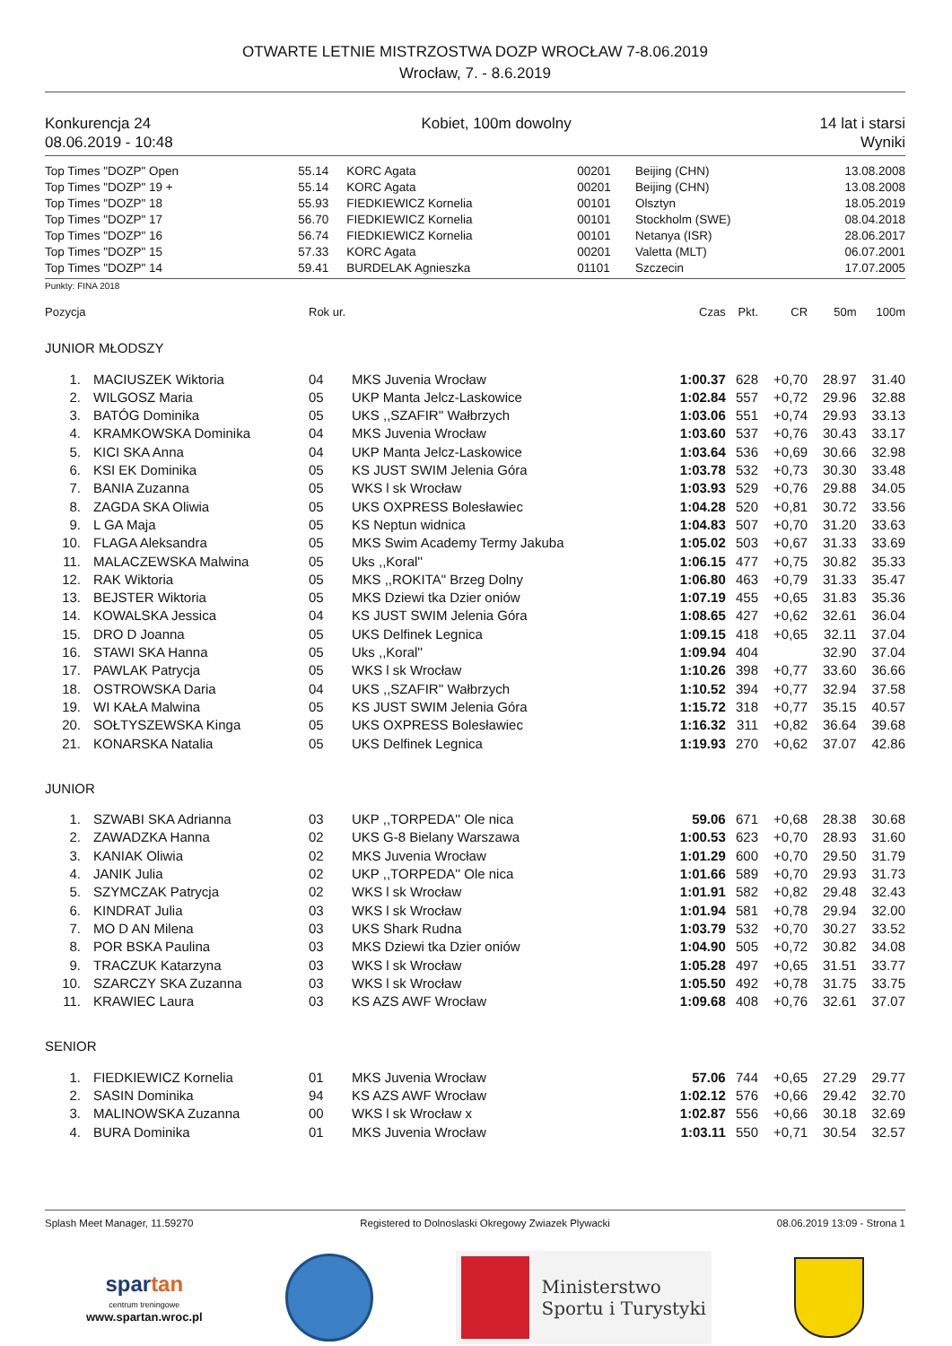OTWARTE LETNIE MISTRZOSTWA DOZP WROCŁAW 7-8.06.2019
Wrocław, 7. - 8.6.2019
Konkurencja 24
08.06.2019 - 10:48
Kobiet, 100m dowolny 14 lat i starsi
Wyniki
| Top Times "DOZP" Open | 55.14 | KORC Agata | 00201 | Beijing (CHN) | 13.08.2008 |
| Top Times "DOZP" 19 + | 55.14 | KORC Agata | 00201 | Beijing (CHN) | 13.08.2008 |
| Top Times "DOZP" 18 | 55.93 | FIEDKIEWICZ Kornelia | 00101 | Olsztyn | 18.05.2019 |
| Top Times "DOZP" 17 | 56.70 | FIEDKIEWICZ Kornelia | 00101 | Stockholm (SWE) | 08.04.2018 |
| Top Times "DOZP" 16 | 56.74 | FIEDKIEWICZ Kornelia | 00101 | Netanya (ISR) | 28.06.2017 |
| Top Times "DOZP" 15 | 57.33 | KORC Agata | 00201 | Valetta (MLT) | 06.07.2001 |
| Top Times "DOZP" 14 | 59.41 | BURDELAK Agnieszka | 01101 | Szczecin | 17.07.2005 |
Punkty: FINA 2018
| Pozycja | | Rok ur. | | Czas | Pkt. | CR | 50m | 100m |
| JUNIOR MŁODSZY | | | | | | | | |
| 1. | MACIUSZEK Wiktoria | 04 | MKS Juvenia Wrocław | 1:00.37 | 628 | +0,70 | 28.97 | 31.40 |
| 2. | WILGOSZ Maria | 05 | UKP Manta Jelcz-Laskowice | 1:02.84 | 557 | +0,72 | 29.96 | 32.88 |
| 3. | BATÓG Dominika | 05 | UKS ,,SZAFIR'' Wałbrzych | 1:03.06 | 551 | +0,74 | 29.93 | 33.13 |
| 4. | KRAMKOWSKA Dominika | 04 | MKS Juvenia Wrocław | 1:03.60 | 537 | +0,76 | 30.43 | 33.17 |
| 5. | KICI SKA Anna | 04 | UKP Manta Jelcz-Laskowice | 1:03.64 | 536 | +0,69 | 30.66 | 32.98 |
| 6. | KSI EK Dominika | 05 | KS JUST SWIM Jelenia Góra | 1:03.78 | 532 | +0,73 | 30.30 | 33.48 |
| 7. | BANIA Zuzanna | 05 | WKS l sk Wrocław | 1:03.93 | 529 | +0,76 | 29.88 | 34.05 |
| 8. | ZAGDA SKA Oliwia | 05 | UKS OXPRESS Bolesławiec | 1:04.28 | 520 | +0,81 | 30.72 | 33.56 |
| 9. | L GA Maja | 05 | KS Neptun widnica | 1:04.83 | 507 | +0,70 | 31.20 | 33.63 |
| 10. | FLAGA Aleksandra | 05 | MKS Swim Academy Termy Jakuba | 1:05.02 | 503 | +0,67 | 31.33 | 33.69 |
| 11. | MALACZEWSKA Malwina | 05 | Uks ,,Koral'' | 1:06.15 | 477 | +0,75 | 30.82 | 35.33 |
| 12. | RAK Wiktoria | 05 | MKS ,,ROKITA" Brzeg Dolny | 1:06.80 | 463 | +0,79 | 31.33 | 35.47 |
| 13. | BEJSTER Wiktoria | 05 | MKS Dziewi tka Dzier oniów | 1:07.19 | 455 | +0,65 | 31.83 | 35.36 |
| 14. | KOWALSKA Jessica | 04 | KS JUST SWIM Jelenia Góra | 1:08.65 | 427 | +0,62 | 32.61 | 36.04 |
| 15. | DRO D Joanna | 05 | UKS Delfinek Legnica | 1:09.15 | 418 | +0,65 | 32.11 | 37.04 |
| 16. | STAWI SKA Hanna | 05 | Uks ,,Koral'' | 1:09.94 | 404 | | 32.90 | 37.04 |
| 17. | PAWLAK Patrycja | 05 | WKS l sk Wrocław | 1:10.26 | 398 | +0,77 | 33.60 | 36.66 |
| 18. | OSTROWSKA Daria | 04 | UKS ,,SZAFIR'' Wałbrzych | 1:10.52 | 394 | +0,77 | 32.94 | 37.58 |
| 19. | WI KAŁA Malwina | 05 | KS JUST SWIM Jelenia Góra | 1:15.72 | 318 | +0,77 | 35.15 | 40.57 |
| 20. | SOŁTYSZEWSKA Kinga | 05 | UKS OXPRESS Bolesławiec | 1:16.32 | 311 | +0,82 | 36.64 | 39.68 |
| 21. | KONARSKA Natalia | 05 | UKS Delfinek Legnica | 1:19.93 | 270 | +0,62 | 37.07 | 42.86 |
| JUNIOR | | | | | | | | |
| 1. | SZWABI SKA Adrianna | 03 | UKP ,,TORPEDA'' Ole nica | 59.06 | 671 | +0,68 | 28.38 | 30.68 |
| 2. | ZAWADZKA Hanna | 02 | UKS G-8 Bielany Warszawa | 1:00.53 | 623 | +0,70 | 28.93 | 31.60 |
| 3. | KANIAK Oliwia | 02 | MKS Juvenia Wrocław | 1:01.29 | 600 | +0,70 | 29.50 | 31.79 |
| 4. | JANIK Julia | 02 | UKP ,,TORPEDA'' Ole nica | 1:01.66 | 589 | +0,70 | 29.93 | 31.73 |
| 5. | SZYMCZAK Patrycja | 02 | WKS l sk Wrocław | 1:01.91 | 582 | +0,82 | 29.48 | 32.43 |
| 6. | KINDRAT Julia | 03 | WKS l sk Wrocław | 1:01.94 | 581 | +0,78 | 29.94 | 32.00 |
| 7. | MO D AN Milena | 03 | UKS Shark Rudna | 1:03.79 | 532 | +0,70 | 30.27 | 33.52 |
| 8. | POR BSKA Paulina | 03 | MKS Dziewi tka Dzier oniów | 1:04.90 | 505 | +0,72 | 30.82 | 34.08 |
| 9. | TRACZUK Katarzyna | 03 | WKS l sk Wrocław | 1:05.28 | 497 | +0,65 | 31.51 | 33.77 |
| 10. | SZARCZY SKA Zuzanna | 03 | WKS l sk Wrocław | 1:05.50 | 492 | +0,78 | 31.75 | 33.75 |
| 11. | KRAWIEC Laura | 03 | KS AZS AWF Wrocław | 1:09.68 | 408 | +0,76 | 32.61 | 37.07 |
| SENIOR | | | | | | | | |
| 1. | FIEDKIEWICZ Kornelia | 01 | MKS Juvenia Wrocław | 57.06 | 744 | +0,65 | 27.29 | 29.77 |
| 2. | SASIN Dominika | 94 | KS AZS AWF Wrocław | 1:02.12 | 576 | +0,66 | 29.42 | 32.70 |
| 3. | MALINOWSKA Zuzanna | 00 | WKS l sk Wrocław x | 1:02.87 | 556 | +0,66 | 30.18 | 32.69 |
| 4. | BURA Dominika | 01 | MKS Juvenia Wrocław | 1:03.11 | 550 | +0,71 | 30.54 | 32.57 |
Splash Meet Manager, 11.59270 Registered to Dolnoslaski Okregowy Zwiazek Plywacki 08.06.2019 13:09 - Strona 1
spartan
centrum treningowe
www.spartan.wroc.pl
Ministerstwo
Sportu i Turystyki